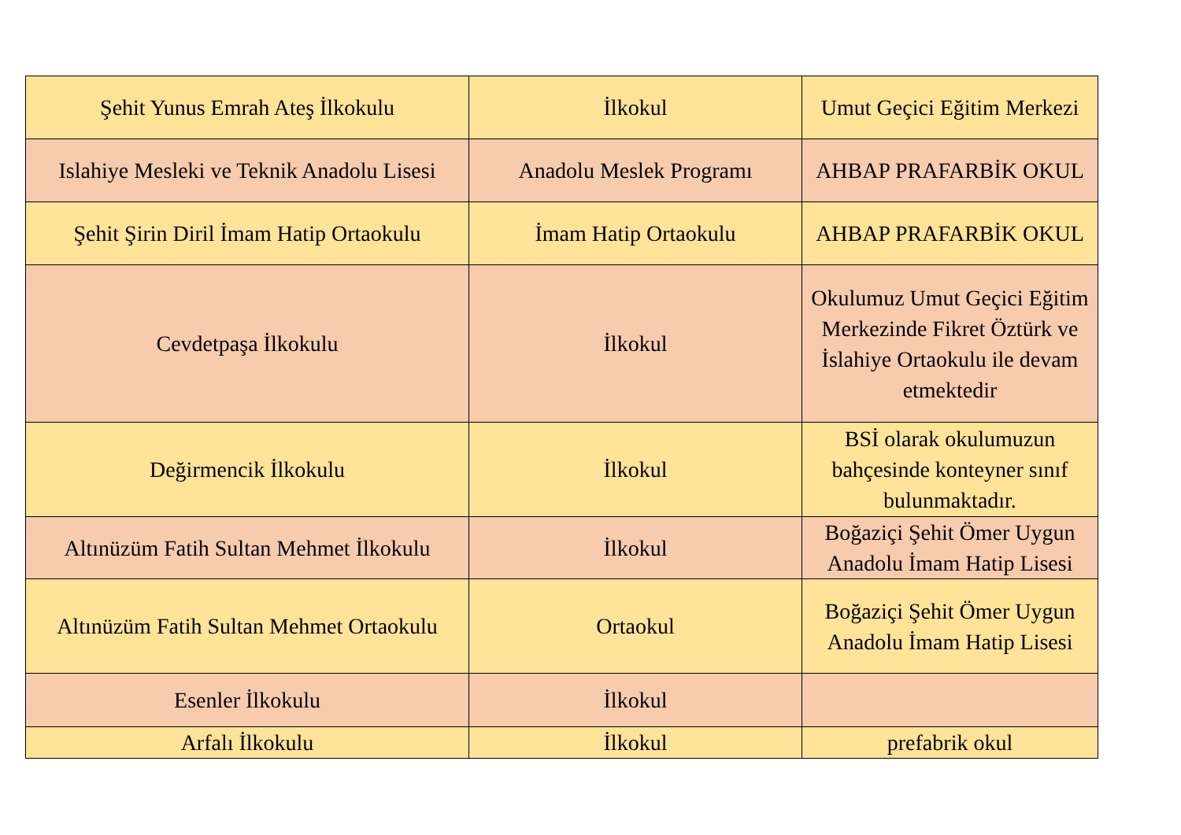| Şehit Yunus Emrah Ateş İlkokulu | İlkokul | Umut Geçici Eğitim Merkezi |
| Islahiye Mesleki ve Teknik Anadolu Lisesi | Anadolu Meslek Programı | AHBAP PRAFARBİK OKUL |
| Şehit Şirin Diril İmam Hatip Ortaokulu | İmam Hatip Ortaokulu | AHBAP PRAFARBİK OKUL |
| Cevdetpaşa İlkokulu | İlkokul | Okulumuz Umut Geçici Eğitim Merkezinde Fikret Öztürk ve İslahiye Ortaokulu ile devam etmektedir |
| Değirmencik İlkokulu | İlkokul | BSİ olarak okulumuzun bahçesinde konteyner sınıf bulunmaktadır. |
| Altınüzüm Fatih Sultan Mehmet İlkokulu | İlkokul | Boğaziçi Şehit Ömer Uygun Anadolu İmam Hatip Lisesi |
| Altınüzüm Fatih Sultan Mehmet Ortaokulu | Ortaokul | Boğaziçi Şehit Ömer Uygun Anadolu İmam Hatip Lisesi |
| Esenler İlkokulu | İlkokul | |
| Arfalı İlkokulu | İlkokul | prefabrik okul |